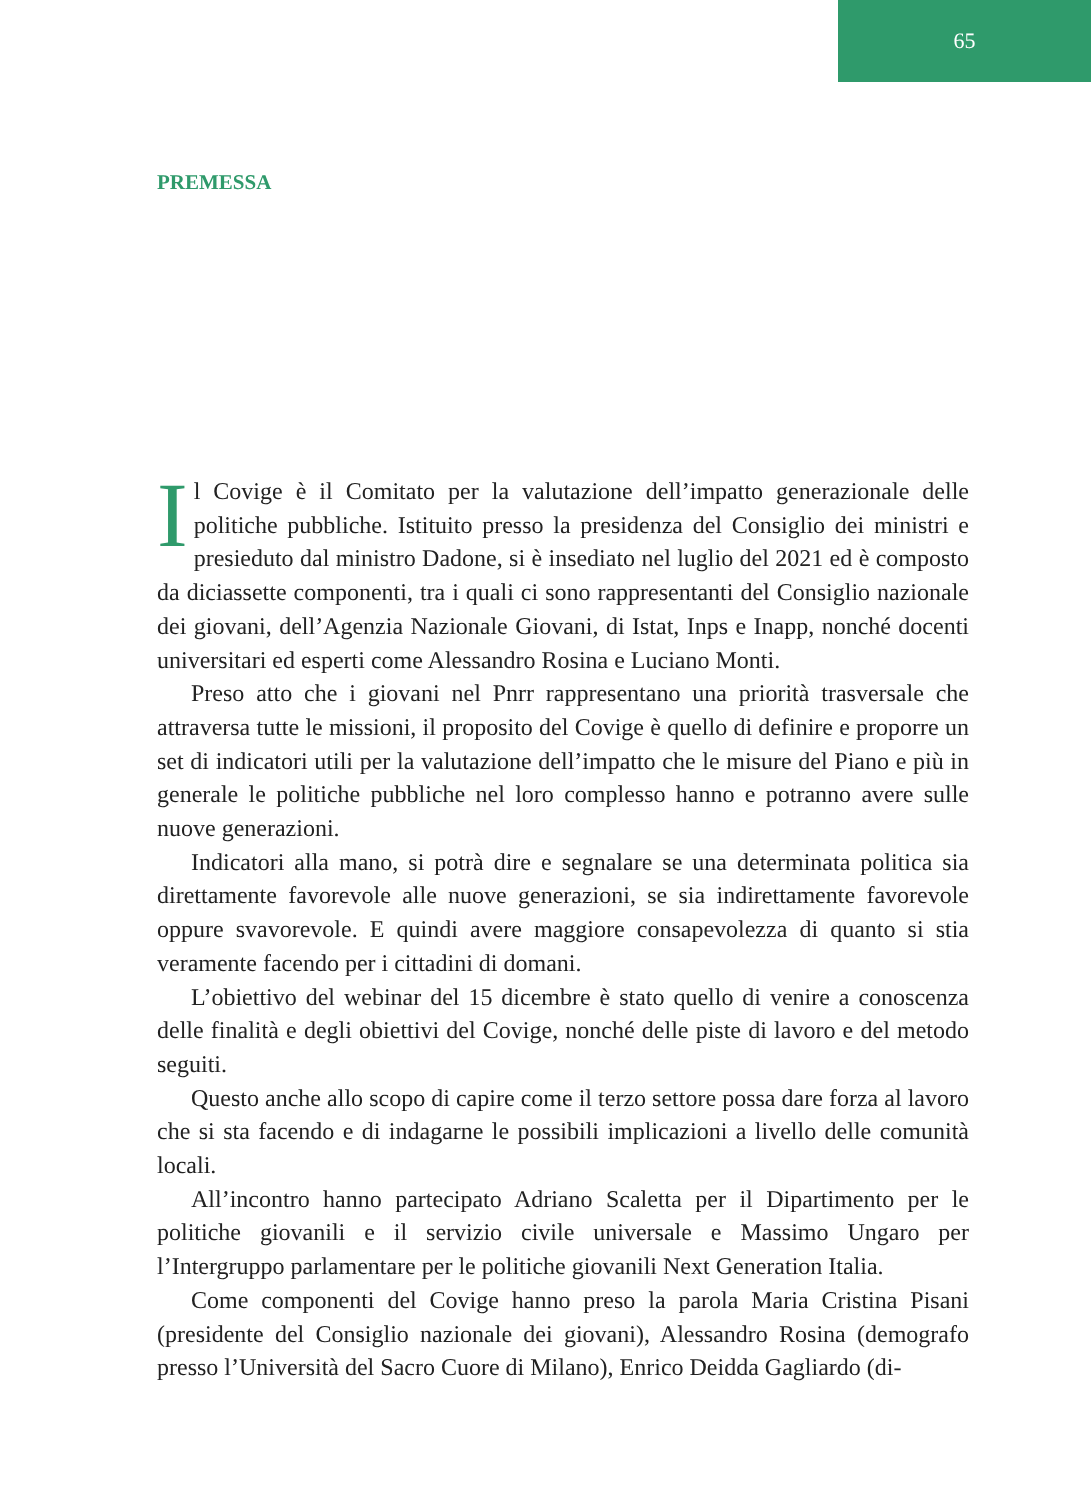65
PREMESSA
Il Covige è il Comitato per la valutazione dell’impatto generazionale delle politiche pubbliche. Istituito presso la presidenza del Consiglio dei ministri e presieduto dal ministro Dadone, si è insediato nel luglio del 2021 ed è composto da diciassette componenti, tra i quali ci sono rappresentanti del Consiglio nazionale dei giovani, dell’Agenzia Nazionale Giovani, di Istat, Inps e Inapp, nonché docenti universitari ed esperti come Alessandro Rosina e Luciano Monti.
Preso atto che i giovani nel Pnrr rappresentano una priorità trasversale che attraversa tutte le missioni, il proposito del Covige è quello di definire e proporre un set di indicatori utili per la valutazione dell’impatto che le misure del Piano e più in generale le politiche pubbliche nel loro complesso hanno e potranno avere sulle nuove generazioni.
Indicatori alla mano, si potrà dire e segnalare se una determinata politica sia direttamente favorevole alle nuove generazioni, se sia indirettamente favorevole oppure svavorevole. E quindi avere maggiore consapevolezza di quanto si stia veramente facendo per i cittadini di domani.
L’obiettivo del webinar del 15 dicembre è stato quello di venire a conoscenza delle finalità e degli obiettivi del Covige, nonché delle piste di lavoro e del metodo seguiti.
Questo anche allo scopo di capire come il terzo settore possa dare forza al lavoro che si sta facendo e di indagarne le possibili implicazioni a livello delle comunità locali.
All’incontro hanno partecipato Adriano Scaletta per il Dipartimento per le politiche giovanili e il servizio civile universale e Massimo Ungaro per l’Intergruppo parlamentare per le politiche giovanili Next Generation Italia.
Come componenti del Covige hanno preso la parola Maria Cristina Pisani (presidente del Consiglio nazionale dei giovani), Alessandro Rosina (demografo presso l’Università del Sacro Cuore di Milano), Enrico Deidda Gagliardo (di-